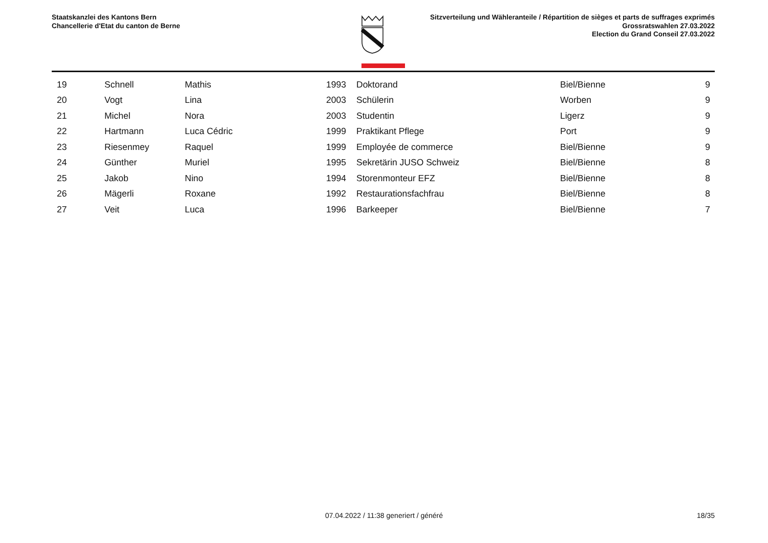Staatskanzlei des Kantons Bern
Chancellerie d'Etat du canton de Berne
Sitzverteilung und Wähleranteile / Répartition de sièges et parts de suffrages exprimés
Grossratswahlen 27.03.2022
Election du Grand Conseil 27.03.2022
| 19 | Schnell | Mathis | 1993 | Doktorand | Biel/Bienne | 9 |
| 20 | Vogt | Lina | 2003 | Schülerin | Worben | 9 |
| 21 | Michel | Nora | 2003 | Studentin | Ligerz | 9 |
| 22 | Hartmann | Luca Cédric | 1999 | Praktikant Pflege | Port | 9 |
| 23 | Riesenmey | Raquel | 1999 | Employée de commerce | Biel/Bienne | 9 |
| 24 | Günther | Muriel | 1995 | Sekretärin JUSO Schweiz | Biel/Bienne | 8 |
| 25 | Jakob | Nino | 1994 | Storenmonteur EFZ | Biel/Bienne | 8 |
| 26 | Mägerli | Roxane | 1992 | Restaurationsfachfrau | Biel/Bienne | 8 |
| 27 | Veit | Luca | 1996 | Barkeeper | Biel/Bienne | 7 |
07.04.2022 / 11:38 generiert / généré
18/35